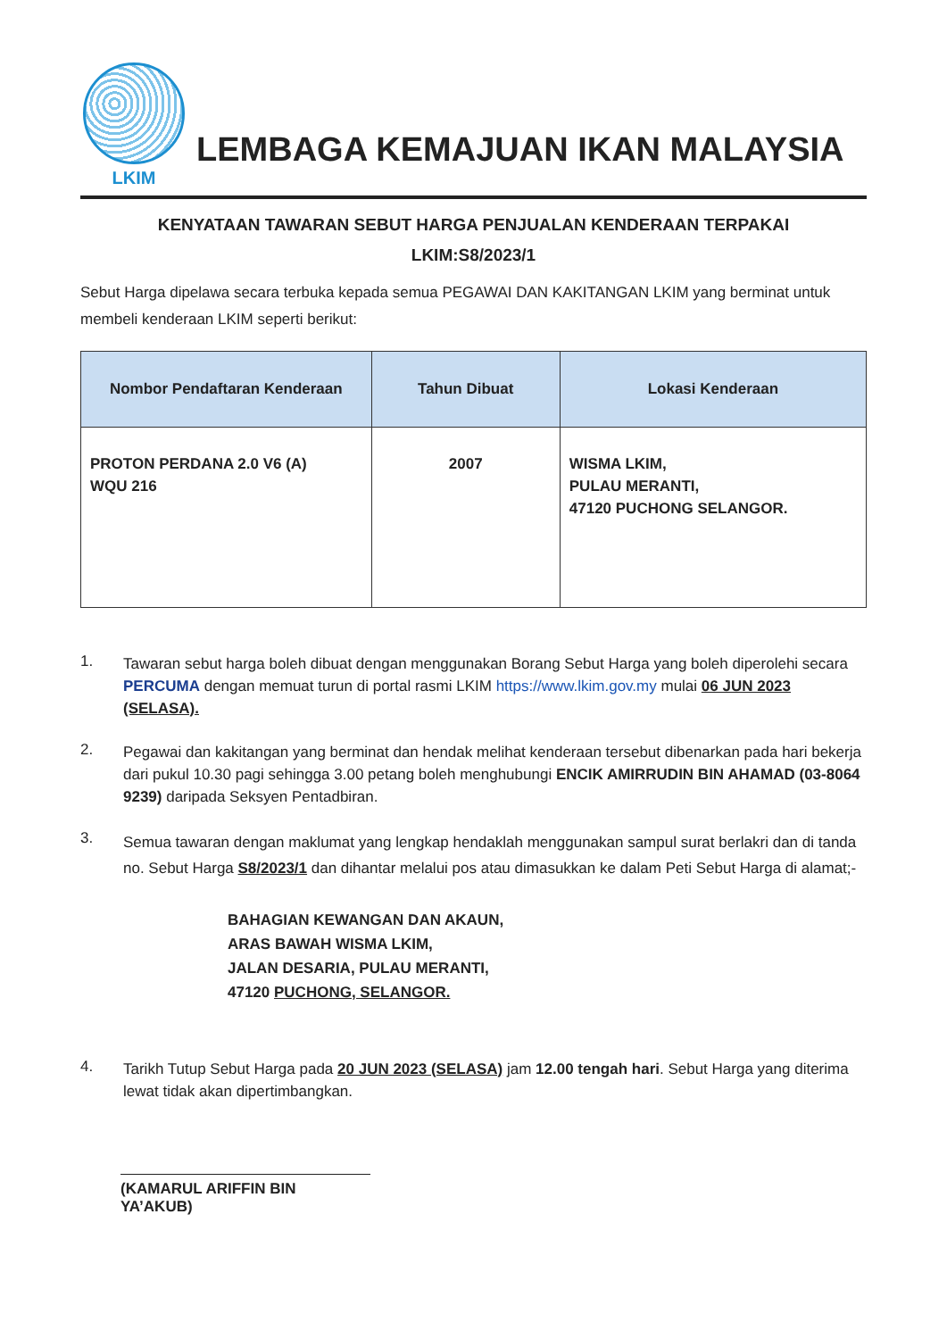LKIM
LEMBAGA KEMAJUAN IKAN MALAYSIA
KENYATAAN TAWARAN SEBUT HARGA PENJUALAN KENDERAAN TERPAKAI
LKIM:S8/2023/1
Sebut Harga dipelawa secara terbuka kepada semua PEGAWAI DAN KAKITANGAN LKIM yang berminat untuk membeli kenderaan LKIM seperti berikut:
| Nombor Pendaftaran Kenderaan | Tahun Dibuat | Lokasi Kenderaan |
| --- | --- | --- |
| PROTON PERDANA 2.0 V6 (A) WQU 216 | 2007 | WISMA LKIM, PULAU MERANTI, 47120 PUCHONG SELANGOR. |
1.
Tawaran sebut harga boleh dibuat dengan menggunakan Borang Sebut Harga yang boleh diperolehi secara PERCUMA dengan memuat turun di portal rasmi LKIM https://www.lkim.gov.my mulai 06 JUN 2023 (SELASA).
2.
Pegawai dan kakitangan yang berminat dan hendak melihat kenderaan tersebut dibenarkan pada hari bekerja dari pukul 10.30 pagi sehingga 3.00 petang boleh menghubungi ENCIK AMIRRUDIN BIN AHAMAD (03-8064 9239) daripada Seksyen Pentadbiran.
3.
Semua tawaran dengan maklumat yang lengkap hendaklah menggunakan sampul surat berlakri dan di tanda no. Sebut Harga S8/2023/1 dan dihantar melalui pos atau dimasukkan ke dalam Peti Sebut Harga di alamat;-
BAHAGIAN KEWANGAN DAN AKAUN,
ARAS BAWAH WISMA LKIM,
JALAN DESARIA, PULAU MERANTI,
47120 PUCHONG, SELANGOR.
4.
Tarikh Tutup Sebut Harga pada 20 JUN 2023 (SELASA) jam 12.00 tengah hari. Sebut Harga yang diterima lewat tidak akan dipertimbangkan.
(KAMARUL ARIFFIN BIN YA’AKUB)